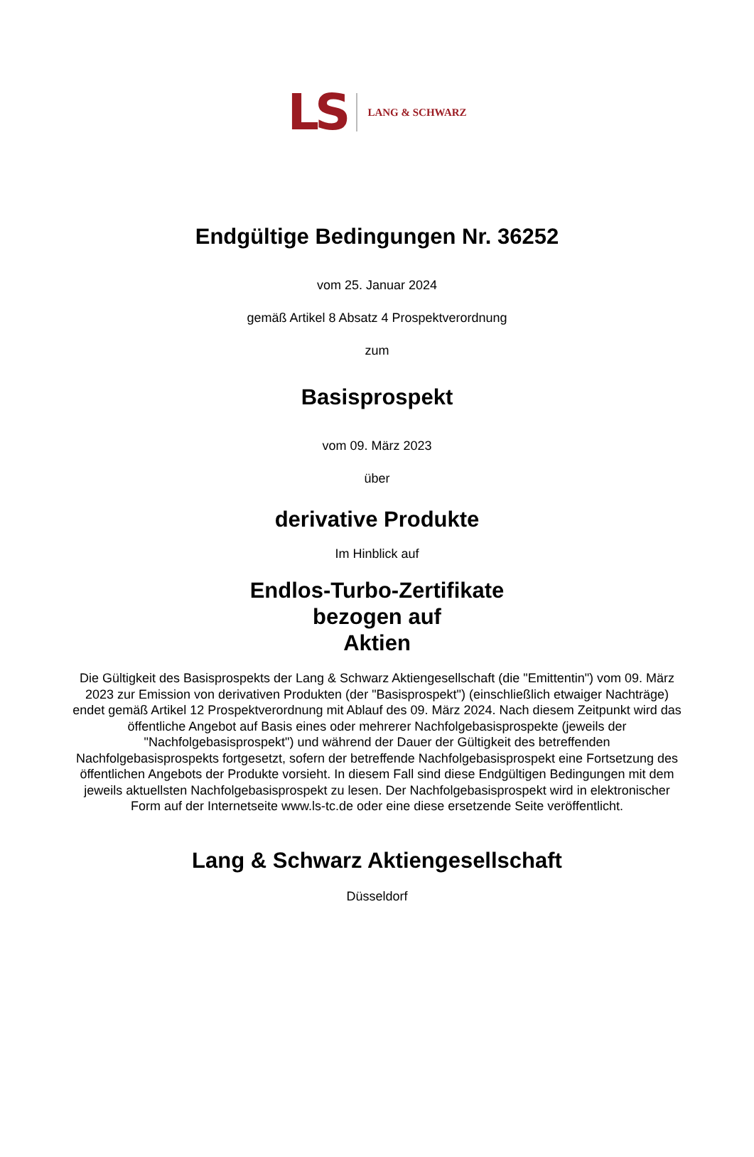LS LANG & SCHWARZ
Endgültige Bedingungen Nr. 36252
vom 25. Januar 2024
gemäß Artikel 8 Absatz 4 Prospektverordnung
zum
Basisprospekt
vom 09. März 2023
über
derivative Produkte
Im Hinblick auf
Endlos-Turbo-Zertifikate
bezogen auf
Aktien
Die Gültigkeit des Basisprospekts der Lang & Schwarz Aktiengesellschaft (die "Emittentin") vom 09. März 2023 zur Emission von derivativen Produkten (der "Basisprospekt") (einschließlich etwaiger Nachträge) endet gemäß Artikel 12 Prospektverordnung mit Ablauf des 09. März 2024. Nach diesem Zeitpunkt wird das öffentliche Angebot auf Basis eines oder mehrerer Nachfolgebasisprospekte (jeweils der "Nachfolgebasisprospekt") und während der Dauer der Gültigkeit des betreffenden Nachfolgebasisprospekts fortgesetzt, sofern der betreffende Nachfolgebasisprospekt eine Fortsetzung des öffentlichen Angebots der Produkte vorsieht. In diesem Fall sind diese Endgültigen Bedingungen mit dem jeweils aktuellsten Nachfolgebasisprospekt zu lesen. Der Nachfolgebasisprospekt wird in elektronischer Form auf der Internetseite www.ls-tc.de oder eine diese ersetzende Seite veröffentlicht.
Lang & Schwarz Aktiengesellschaft
Düsseldorf